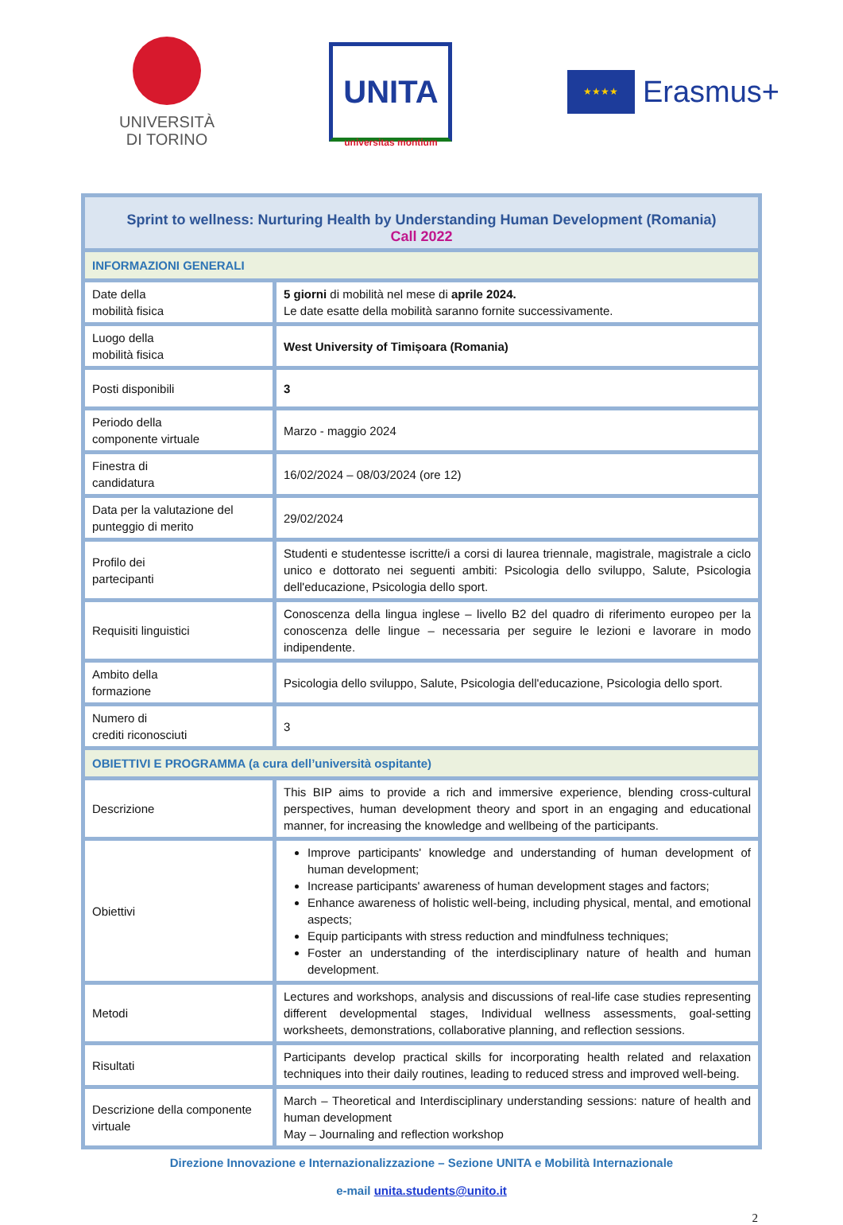UNIVERSITÀ
DI TORINO
UNITA
universitas montium
★★★★
Erasmus+
| Sprint to wellness: Nurturing Health by Understanding Human Development (Romania) Call 2022 | |
| INFORMAZIONI GENERALI | |
| Date della mobilità fisica | 5 giorni di mobilità nel mese di aprile 2024. Le date esatte della mobilità saranno fornite successivamente. |
| Luogo della mobilità fisica | West University of Timișoara (Romania) |
| Posti disponibili | 3 |
| Periodo della componente virtuale | Marzo - maggio 2024 |
| Finestra di candidatura | 16/02/2024 – 08/03/2024 (ore 12) |
| Data per la valutazione del punteggio di merito | 29/02/2024 |
| Profilo dei partecipanti | Studenti e studentesse iscritte/i a corsi di laurea triennale, magistrale, magistrale a ciclo unico e dottorato nei seguenti ambiti: Psicologia dello sviluppo, Salute, Psicologia dell'educazione, Psicologia dello sport. |
| Requisiti linguistici | Conoscenza della lingua inglese – livello B2 del quadro di riferimento europeo per la conoscenza delle lingue – necessaria per seguire le lezioni e lavorare in modo indipendente. |
| Ambito della formazione | Psicologia dello sviluppo, Salute, Psicologia dell'educazione, Psicologia dello sport. |
| Numero di crediti riconosciuti | 3 |
| OBIETTIVI E PROGRAMMA (a cura dell’università ospitante) | |
| Descrizione | This BIP aims to provide a rich and immersive experience, blending cross-cultural perspectives, human development theory and sport in an engaging and educational manner, for increasing the knowledge and wellbeing of the participants. |
| Obiettivi | Improve participants' knowledge and understanding of human development of human development; Increase participants' awareness of human development stages and factors; Enhance awareness of holistic well-being, including physical, mental, and emotional aspects; Equip participants with stress reduction and mindfulness techniques; Foster an understanding of the interdisciplinary nature of health and human development. |
| Metodi | Lectures and workshops, analysis and discussions of real-life case studies representing different developmental stages, Individual wellness assessments, goal-setting worksheets, demonstrations, collaborative planning, and reflection sessions. |
| Risultati | Participants develop practical skills for incorporating health related and relaxation techniques into their daily routines, leading to reduced stress and improved well-being. |
| Descrizione della componente virtuale | March – Theoretical and Interdisciplinary understanding sessions: nature of health and human development May – Journaling and reflection workshop |
Direzione Innovazione e Internazionalizzazione – Sezione UNITA e Mobilità Internazionale
e-mail unita.students@unito.it
2